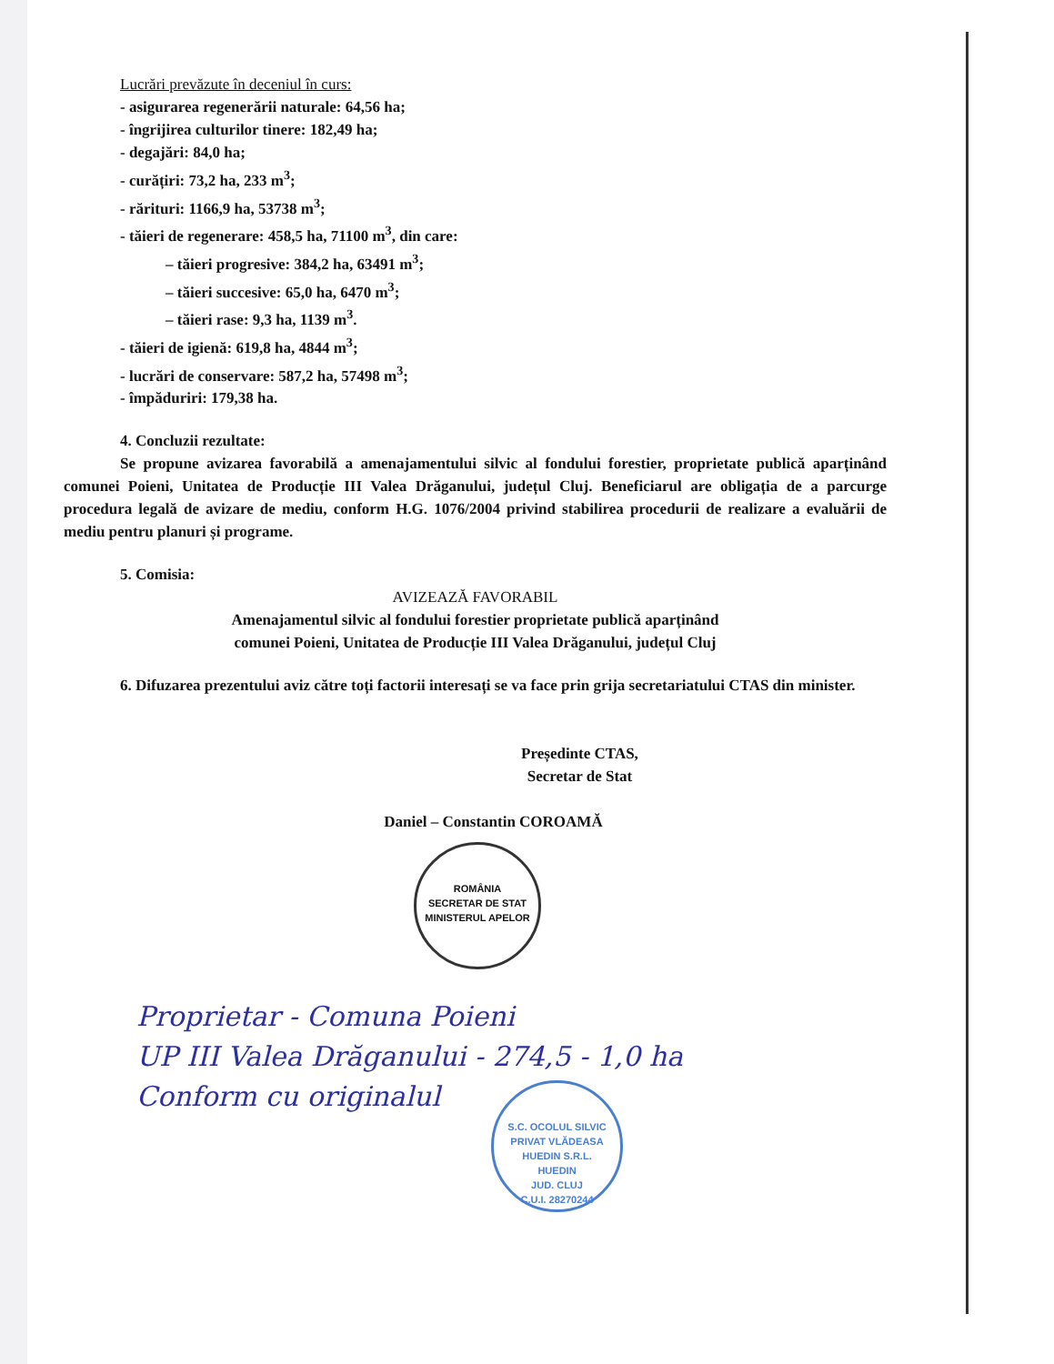Lucrări prevăzute în deceniul în curs:
- asigurarea regenerării naturale: 64,56 ha;
- îngrijirea culturilor tinere: 182,49 ha;
- degajări: 84,0 ha;
- curățiri: 73,2 ha, 233 m<sup>3</sup>;
- rărituri: 1166,9 ha, 53738 m<sup>3</sup>;
- tăieri de regenerare: 458,5 ha, 71100 m<sup>3</sup>, din care:
– tăieri progresive: 384,2 ha, 63491 m<sup>3</sup>;
– tăieri succesive: 65,0 ha, 6470 m<sup>3</sup>;
– tăieri rase: 9,3 ha, 1139 m<sup>3</sup>.
- tăieri de igienă: 619,8 ha, 4844 m<sup>3</sup>;
- lucrări de conservare: 587,2 ha, 57498 m<sup>3</sup>;
- împăduriri: 179,38 ha.
4. Concluzii rezultate:
Se propune avizarea favorabilă a amenajamentului silvic al fondului forestier, proprietate publică aparținând comunei Poieni, Unitatea de Producție III Valea Drăganului, județul Cluj. Beneficiarul are obligația de a parcurge procedura legală de avizare de mediu, conform H.G. 1076/2004 privind stabilirea procedurii de realizare a evaluării de mediu pentru planuri și programe.
5. Comisia:
AVIZEAZĂ FAVORABIL
Amenajamentul silvic al fondului forestier proprietate publică aparținând
comunei Poieni, Unitatea de Producție III Valea Drăganului, județul Cluj
6. Difuzarea prezentului aviz către toți factorii interesați se va face prin grija secretariatului CTAS din minister.
Președinte CTAS,
Secretar de Stat
Daniel – Constantin COROAMĂ
ROMÂNIA
SECRETAR DE STAT
MINISTERUL APELOR
Proprietar - Comuna Poieni
UP III Valea Drăganului - 274,5 - 1,0 ha
Conform cu originalul
S.C. OCOLUL SILVIC PRIVAT VLĂDEASA HUEDIN S.R.L.
HUEDIN
JUD. CLUJ
C.U.I. 28270244